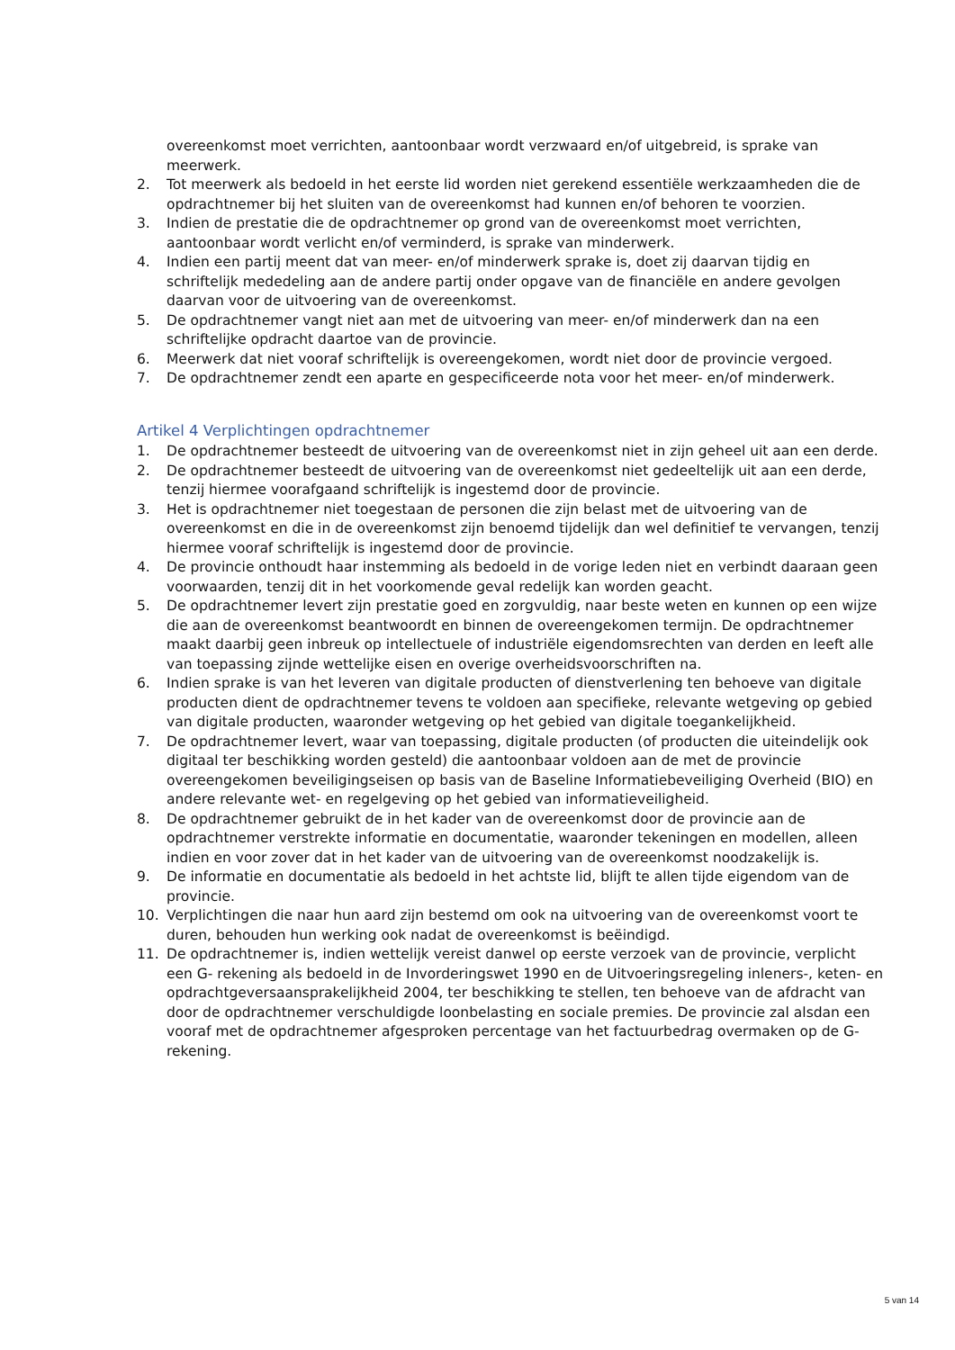overeenkomst moet verrichten, aantoonbaar wordt verzwaard en/of uitgebreid, is sprake van meerwerk.
2. Tot meerwerk als bedoeld in het eerste lid worden niet gerekend essentiële werkzaamheden die de opdrachtnemer bij het sluiten van de overeenkomst had kunnen en/of behoren te voorzien.
3. Indien de prestatie die de opdrachtnemer op grond van de overeenkomst moet verrichten, aantoonbaar wordt verlicht en/of verminderd, is sprake van minderwerk.
4. Indien een partij meent dat van meer- en/of minderwerk sprake is, doet zij daarvan tijdig en schriftelijk mededeling aan de andere partij onder opgave van de financiële en andere gevolgen daarvan voor de uitvoering van de overeenkomst.
5. De opdrachtnemer vangt niet aan met de uitvoering van meer- en/of minderwerk dan na een schriftelijke opdracht daartoe van de provincie.
6. Meerwerk dat niet vooraf schriftelijk is overeengekomen, wordt niet door de provincie vergoed.
7. De opdrachtnemer zendt een aparte en gespecificeerde nota voor het meer- en/of minderwerk.
Artikel 4 Verplichtingen opdrachtnemer
1. De opdrachtnemer besteedt de uitvoering van de overeenkomst niet in zijn geheel uit aan een derde.
2. De opdrachtnemer besteedt de uitvoering van de overeenkomst niet gedeeltelijk uit aan een derde, tenzij hiermee voorafgaand schriftelijk is ingestemd door de provincie.
3. Het is opdrachtnemer niet toegestaan de personen die zijn belast met de uitvoering van de overeenkomst en die in de overeenkomst zijn benoemd tijdelijk dan wel definitief te vervangen, tenzij hiermee vooraf schriftelijk is ingestemd door de provincie.
4. De provincie onthoudt haar instemming als bedoeld in de vorige leden niet en verbindt daaraan geen voorwaarden, tenzij dit in het voorkomende geval redelijk kan worden geacht.
5. De opdrachtnemer levert zijn prestatie goed en zorgvuldig, naar beste weten en kunnen op een wijze die aan de overeenkomst beantwoordt en binnen de overeengekomen termijn. De opdrachtnemer maakt daarbij geen inbreuk op intellectuele of industriële eigendomsrechten van derden en leeft alle van toepassing zijnde wettelijke eisen en overige overheidsvoorschriften na.
6. Indien sprake is van het leveren van digitale producten of dienstverlening ten behoeve van digitale producten dient de opdrachtnemer tevens te voldoen aan specifieke, relevante wetgeving op gebied van digitale producten, waaronder wetgeving op het gebied van digitale toegankelijkheid.
7. De opdrachtnemer levert, waar van toepassing, digitale producten (of producten die uiteindelijk ook digitaal ter beschikking worden gesteld) die aantoonbaar voldoen aan de met de provincie overeengekomen beveiligingseisen op basis van de Baseline Informatiebeveiliging Overheid (BIO) en andere relevante wet- en regelgeving op het gebied van informatieveiligheid.
8. De opdrachtnemer gebruikt de in het kader van de overeenkomst door de provincie aan de opdrachtnemer verstrekte informatie en documentatie, waaronder tekeningen en modellen, alleen indien en voor zover dat in het kader van de uitvoering van de overeenkomst noodzakelijk is.
9. De informatie en documentatie als bedoeld in het achtste lid, blijft te allen tijde eigendom van de provincie.
10. Verplichtingen die naar hun aard zijn bestemd om ook na uitvoering van de overeenkomst voort te duren, behouden hun werking ook nadat de overeenkomst is beëindigd.
11. De opdrachtnemer is, indien wettelijk vereist danwel op eerste verzoek van de provincie, verplicht een G- rekening als bedoeld in de Invorderingswet 1990 en de Uitvoeringsregeling inleners-, keten- en opdrachtgeversaansprakelijkheid 2004, ter beschikking te stellen, ten behoeve van de afdracht van door de opdrachtnemer verschuldigde loonbelasting en sociale premies. De provincie zal alsdan een vooraf met de opdrachtnemer afgesproken percentage van het factuurbedrag overmaken op de G-rekening.
5 van 14